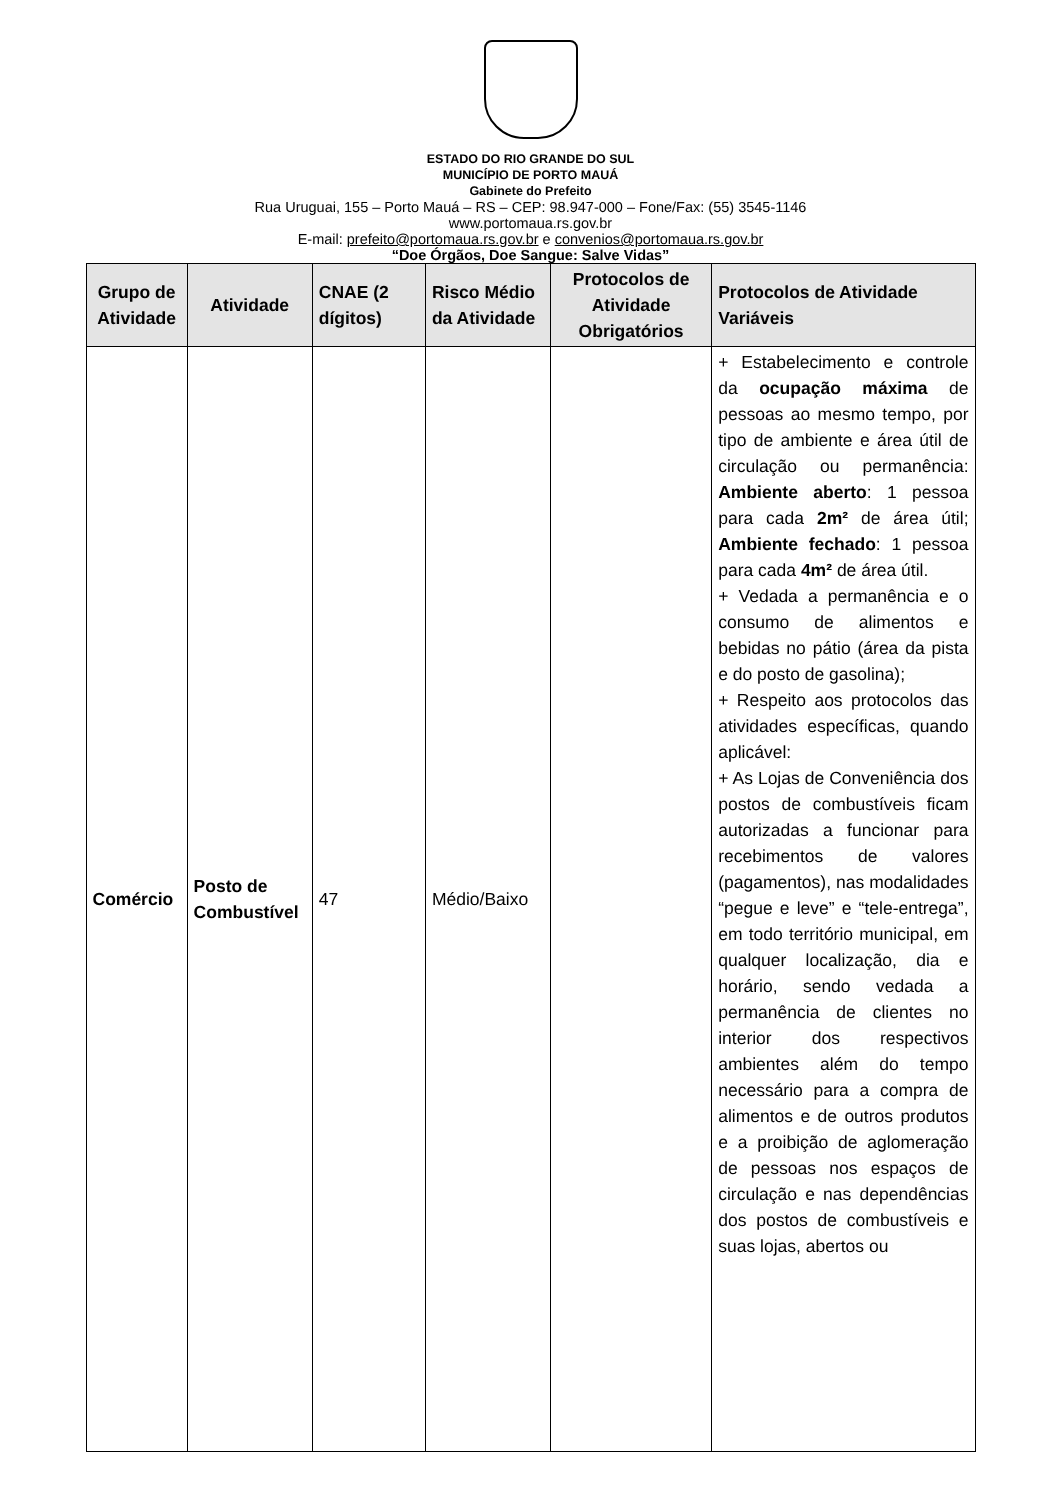ESTADO DO RIO GRANDE DO SUL
MUNICÍPIO DE PORTO MAUÁ
Gabinete do Prefeito
Rua Uruguai, 155 – Porto Mauá – RS – CEP: 98.947-000 – Fone/Fax: (55) 3545-1146
www.portomaua.rs.gov.br
E-mail: prefeito@portomaua.rs.gov.br e convenios@portomaua.rs.gov.br
“Doe Órgãos, Doe Sangue: Salve Vidas”
| Grupo de Atividade | Atividade | CNAE (2 dígitos) | Risco Médio da Atividade | Protocolos de Atividade Obrigatórios | Protocolos de Atividade Variáveis |
| --- | --- | --- | --- | --- | --- |
| Comércio | Posto de Combustível | 47 | Médio/Baixo | | + Estabelecimento e controle da ocupação máxima de pessoas ao mesmo tempo, por tipo de ambiente e área útil de circulação ou permanência: Ambiente aberto : 1 pessoa para cada 2m² de área útil; Ambiente fechado : 1 pessoa para cada 4m² de área útil. + Vedada a permanência e o consumo de alimentos e bebidas no pátio (área da pista e do posto de gasolina); + Respeito aos protocolos das atividades específicas, quando aplicável: + As Lojas de Conveniência dos postos de combustíveis ficam autorizadas a funcionar para recebimentos de valores (pagamentos), nas modalidades “pegue e leve” e “tele-entrega”, em todo território municipal, em qualquer localização, dia e horário, sendo vedada a permanência de clientes no interior dos respectivos ambientes além do tempo necessário para a compra de alimentos e de outros produtos e a proibição de aglomeração de pessoas nos espaços de circulação e nas dependências dos postos de combustíveis e suas lojas, abertos ou |